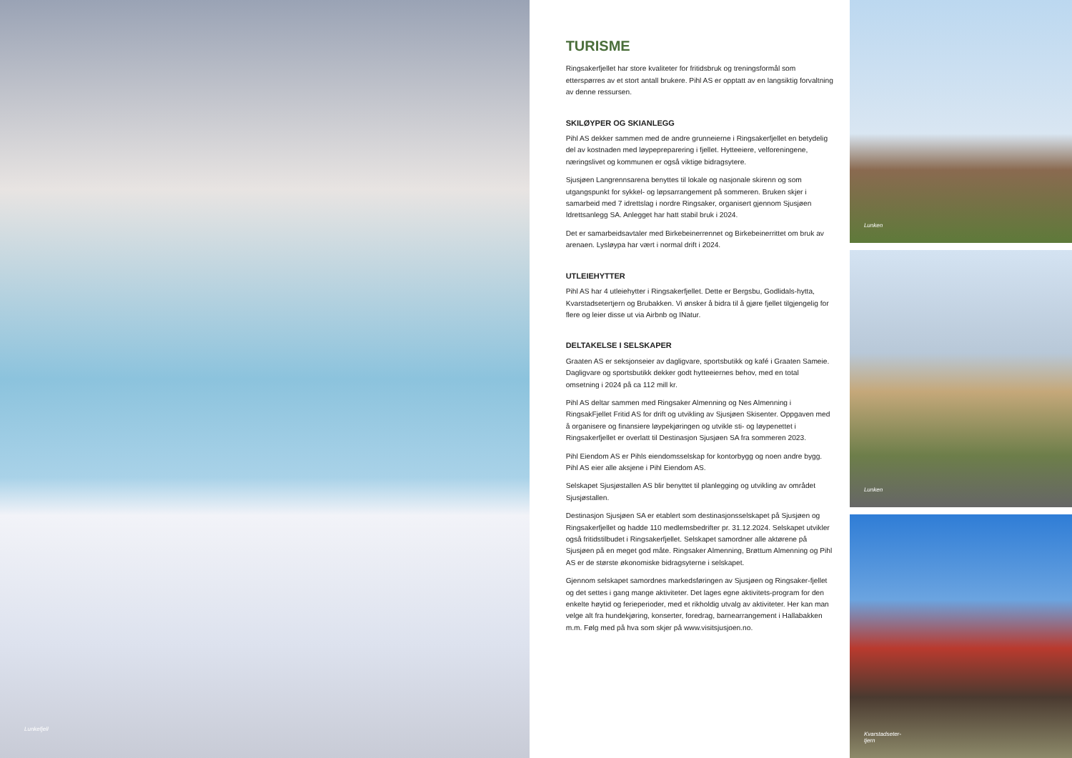Lunkefjell
TURISME
Ringsakerfjellet har store kvaliteter for fritidsbruk og treningsformål som etterspørres av et stort antall brukere. Pihl AS er opptatt av en langsiktig forvaltning av denne ressursen.
SKILØYPER OG SKIANLEGG
Pihl AS dekker sammen med de andre grunneierne i Ringsakerfjellet en betydelig del av kostnaden med løypepreparering i fjellet. Hytteeiere, velforeningene, næringslivet og kommunen er også viktige bidragsytere.
Sjusjøen Langrennsarena benyttes til lokale og nasjonale skirenn og som utgangspunkt for sykkel- og løpsarrangement på sommeren. Bruken skjer i samarbeid med 7 idrettslag i nordre Ringsaker, organisert gjennom Sjusjøen Idrettsanlegg SA. Anlegget har hatt stabil bruk i 2024.
Det er samarbeidsavtaler med Birkebeinerrennet og Birkebeinerrittet om bruk av arenaen. Lysløypa har vært i normal drift i 2024.
UTLEIEHYTTER
Pihl AS har 4 utleiehytter i Ringsakerfjellet. Dette er Bergsbu, Godlidals-hytta, Kvarstadsetertjern og Brubakken. Vi ønsker å bidra til å gjøre fjellet tilgjengelig for flere og leier disse ut via Airbnb og INatur.
DELTAKELSE I SELSKAPER
Graaten AS er seksjonseier av dagligvare, sportsbutikk og kafé i Graaten Sameie. Dagligvare og sportsbutikk dekker godt hytteeiernes behov, med en total omsetning i 2024 på ca 112 mill kr.
Pihl AS deltar sammen med Ringsaker Almenning og Nes Almenning i RingsakFjellet Fritid AS for drift og utvikling av Sjusjøen Skisenter. Oppgaven med å organisere og finansiere løypekjøringen og utvikle sti- og løypenettet i Ringsakerfjellet er overlatt til Destinasjon Sjusjøen SA fra sommeren 2023.
Pihl Eiendom AS er Pihls eiendomsselskap for kontorbygg og noen andre bygg. Pihl AS eier alle aksjene i Pihl Eiendom AS.
Selskapet Sjusjøstallen AS blir benyttet til planlegging og utvikling av området Sjusjøstallen.
Destinasjon Sjusjøen SA er etablert som destinasjonsselskapet på Sjusjøen og Ringsakerfjellet og hadde 110 medlemsbedrifter pr. 31.12.2024. Selskapet utvikler også fritidstilbudet i Ringsakerfjellet. Selskapet samordner alle aktørene på Sjusjøen på en meget god måte. Ringsaker Almenning, Brøttum Almenning og Pihl AS er de største økonomiske bidragsyterne i selskapet.
Gjennom selskapet samordnes markedsføringen av Sjusjøen og Ringsaker-fjellet og det settes i gang mange aktiviteter. Det lages egne aktivitets-program for den enkelte høytid og ferieperioder, med et rikholdig utvalg av aktiviteter. Her kan man velge alt fra hundekjøring, konserter, foredrag, barnearrangement i Hallabakken m.m. Følg med på hva som skjer på www.visitsjusjoen.no.
Lunken
Lunken
Kvarstadseter-
tjern